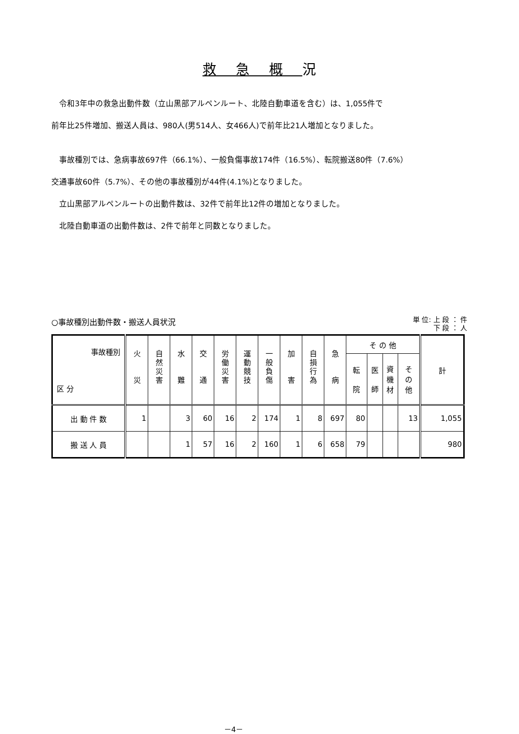救急概況
　令和3年中の救急出動件数（立山黒部アルペンルート、北陸自動車道を含む）は、1,055件で
前年比25件増加、搬送人員は、980人(男514人、女466人)で前年比21人増加となりました。
　事故種別では、急病事故697件（66.1%）、一般負傷事故174件（16.5%）、転院搬送80件（7.6%）
交通事故60件（5.7%）、その他の事故種別が44件(4.1%)となりました。
　立山黒部アルペンルートの出動件数は、32件で前年比12件の増加となりました。
　北陸自動車道の出動件数は、2件で前年と同数となりました。
○事故種別出動件数・搬送人員状況
単 位: 上 段 ： 件
下 段 ： 人
| 事故種別 区 分 | 火 災 | 自 然 災 害 | 水 難 | 交 通 | 労 働 災 害 | 運 動 競 技 | 一 般 負 傷 | 加 害 | 自 損 行 為 | 急 病 | そ の 他 | | | | 計 |
| --- | --- | --- | --- | --- | --- | --- | --- | --- | --- | --- | --- | --- | --- | --- | --- |
| | | | | | | | | | | | 転 院 | 医 師 | 資 機 材 | そ の 他 | |
| 出 動 件 数 | 1 | | 3 | 60 | 16 | 2 | 174 | 1 | 8 | 697 | 80 | | | 13 | 1,055 |
| 搬 送 人 員 | | | 1 | 57 | 16 | 2 | 160 | 1 | 6 | 658 | 79 | | | | 980 |
－4－